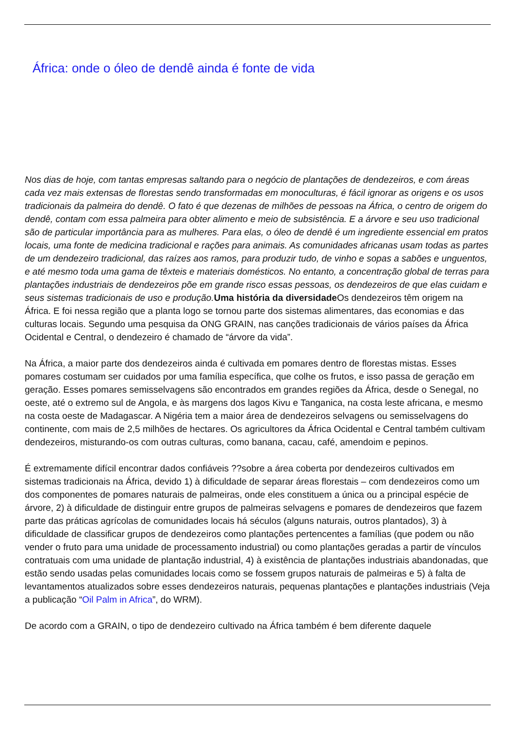África: onde o óleo de dendê ainda é fonte de vida
Nos dias de hoje, com tantas empresas saltando para o negócio de plantações de dendezeiros, e com áreas cada vez mais extensas de florestas sendo transformadas em monoculturas, é fácil ignorar as origens e os usos tradicionais da palmeira do dendê. O fato é que dezenas de milhões de pessoas na África, o centro de origem do dendê, contam com essa palmeira para obter alimento e meio de subsistência. E a árvore e seu uso tradicional são de particular importância para as mulheres. Para elas, o óleo de dendê é um ingrediente essencial em pratos locais, uma fonte de medicina tradicional e rações para animais. As comunidades africanas usam todas as partes de um dendezeiro tradicional, das raízes aos ramos, para produzir tudo, de vinho e sopas a sabões e unguentos, e até mesmo toda uma gama de têxteis e materiais domésticos. No entanto, a concentração global de terras para plantações industriais de dendezeiros põe em grande risco essas pessoas, os dendezeiros de que elas cuidam e seus sistemas tradicionais de uso e produção. Uma história da diversidade Os dendezeiros têm origem na África. E foi nessa região que a planta logo se tornou parte dos sistemas alimentares, das economias e das culturas locais. Segundo uma pesquisa da ONG GRAIN, nas canções tradicionais de vários países da África Ocidental e Central, o dendezeiro é chamado de “árvore da vida”.
Na África, a maior parte dos dendezeiros ainda é cultivada em pomares dentro de florestas mistas. Esses pomares costumam ser cuidados por uma família específica, que colhe os frutos, e isso passa de geração em geração. Esses pomares semisselvagens são encontrados em grandes regiões da África, desde o Senegal, no oeste, até o extremo sul de Angola, e às margens dos lagos Kivu e Tanganica, na costa leste africana, e mesmo na costa oeste de Madagascar. A Nigéria tem a maior área de dendezeiros selvagens ou semisselvagens do continente, com mais de 2,5 milhões de hectares. Os agricultores da África Ocidental e Central também cultivam dendezeiros, misturando-os com outras culturas, como banana, cacau, café, amendoim e pepinos.
É extremamente difícil encontrar dados confiáveis ??sobre a área coberta por dendezeiros cultivados em sistemas tradicionais na África, devido 1) à dificuldade de separar áreas florestais – com dendezeiros como um dos componentes de pomares naturais de palmeiras, onde eles constituem a única ou a principal espécie de árvore, 2) à dificuldade de distinguir entre grupos de palmeiras selvagens e pomares de dendezeiros que fazem parte das práticas agrícolas de comunidades locais há séculos (alguns naturais, outros plantados), 3) à dificuldade de classificar grupos de dendezeiros como plantações pertencentes a famílias (que podem ou não vender o fruto para uma unidade de processamento industrial) ou como plantações geradas a partir de vínculos contratuais com uma unidade de plantação industrial, 4) à existência de plantações industriais abandonadas, que estão sendo usadas pelas comunidades locais como se fossem grupos naturais de palmeiras e 5) à falta de levantamentos atualizados sobre esses dendezeiros naturais, pequenas plantações e plantações industriais (Veja a publicação “Oil Palm in Africa”, do WRM).
De acordo com a GRAIN, o tipo de dendezeiro cultivado na África também é bem diferente daquele